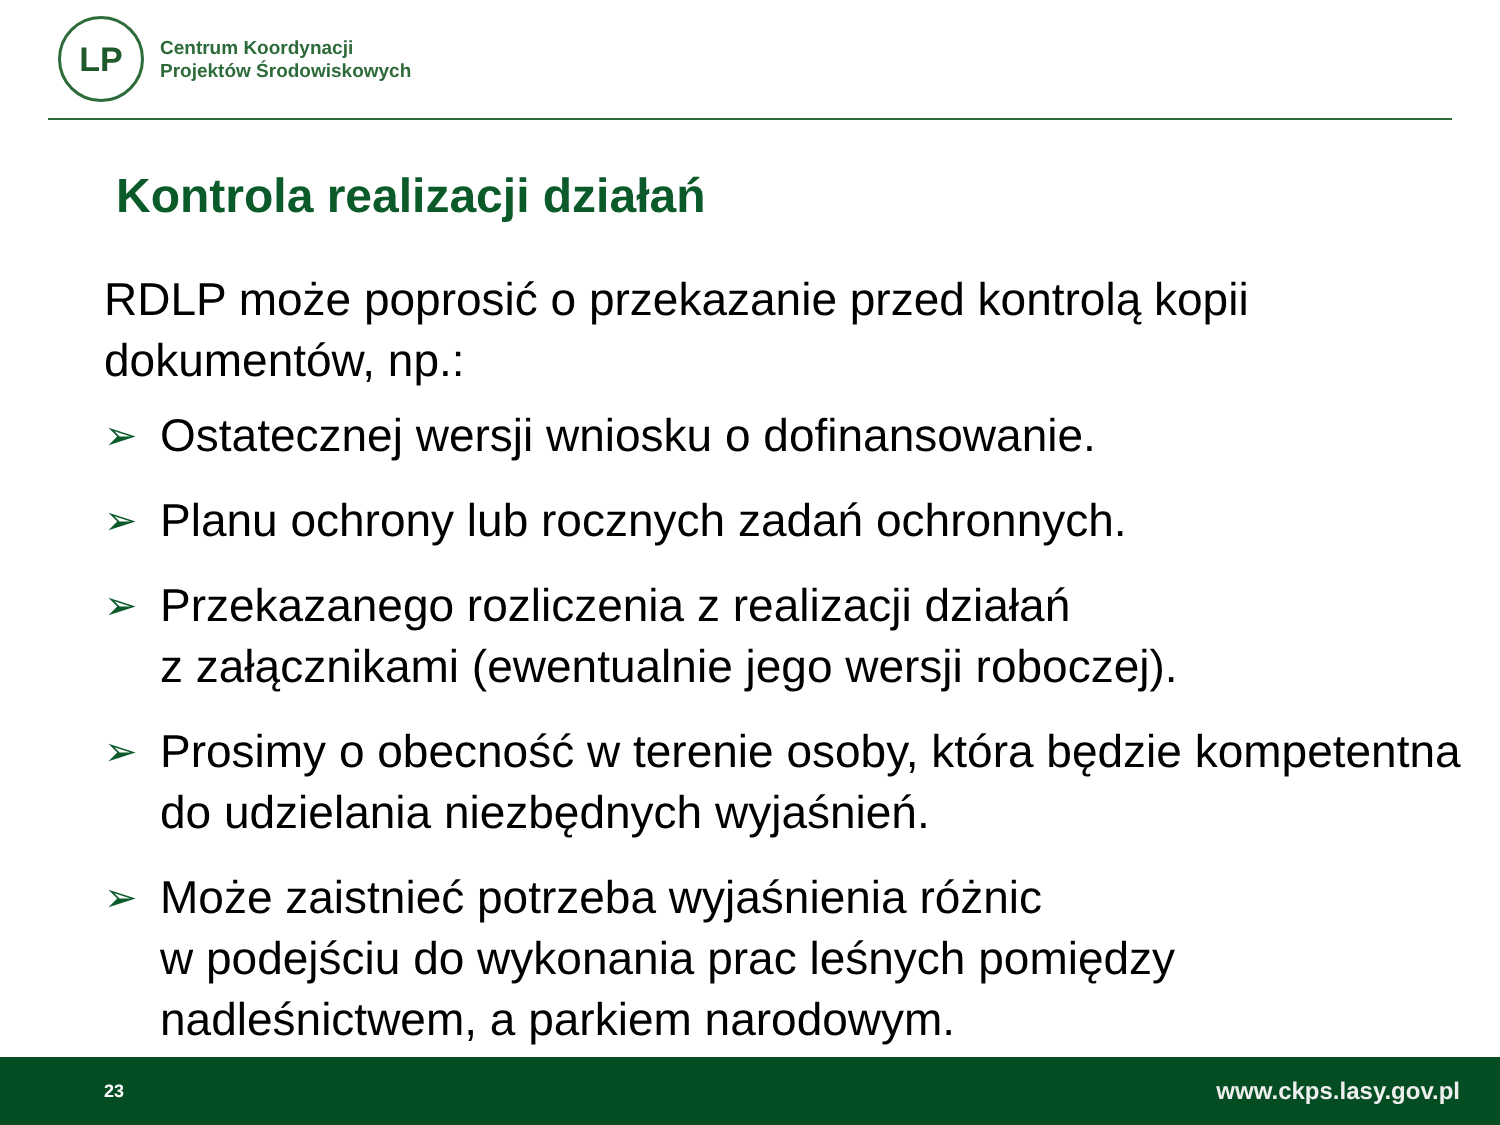LP
Centrum Koordynacji
Projektów Środowiskowych
Kontrola realizacji działań
RDLP może poprosić o przekazanie przed kontrolą kopii dokumentów, np.:
➢ Ostatecznej wersji wniosku o dofinansowanie.
➢ Planu ochrony lub rocznych zadań ochronnych.
➢ Przekazanego rozliczenia z realizacji działań
z załącznikami (ewentualnie jego wersji roboczej).
➢ Prosimy o obecność w terenie osoby, która będzie kompetentna do udzielania niezbędnych wyjaśnień.
➢ Może zaistnieć potrzeba wyjaśnienia różnic
w podejściu do wykonania prac leśnych pomiędzy nadleśnictwem, a parkiem narodowym.
23 www.ckps.lasy.gov.pl